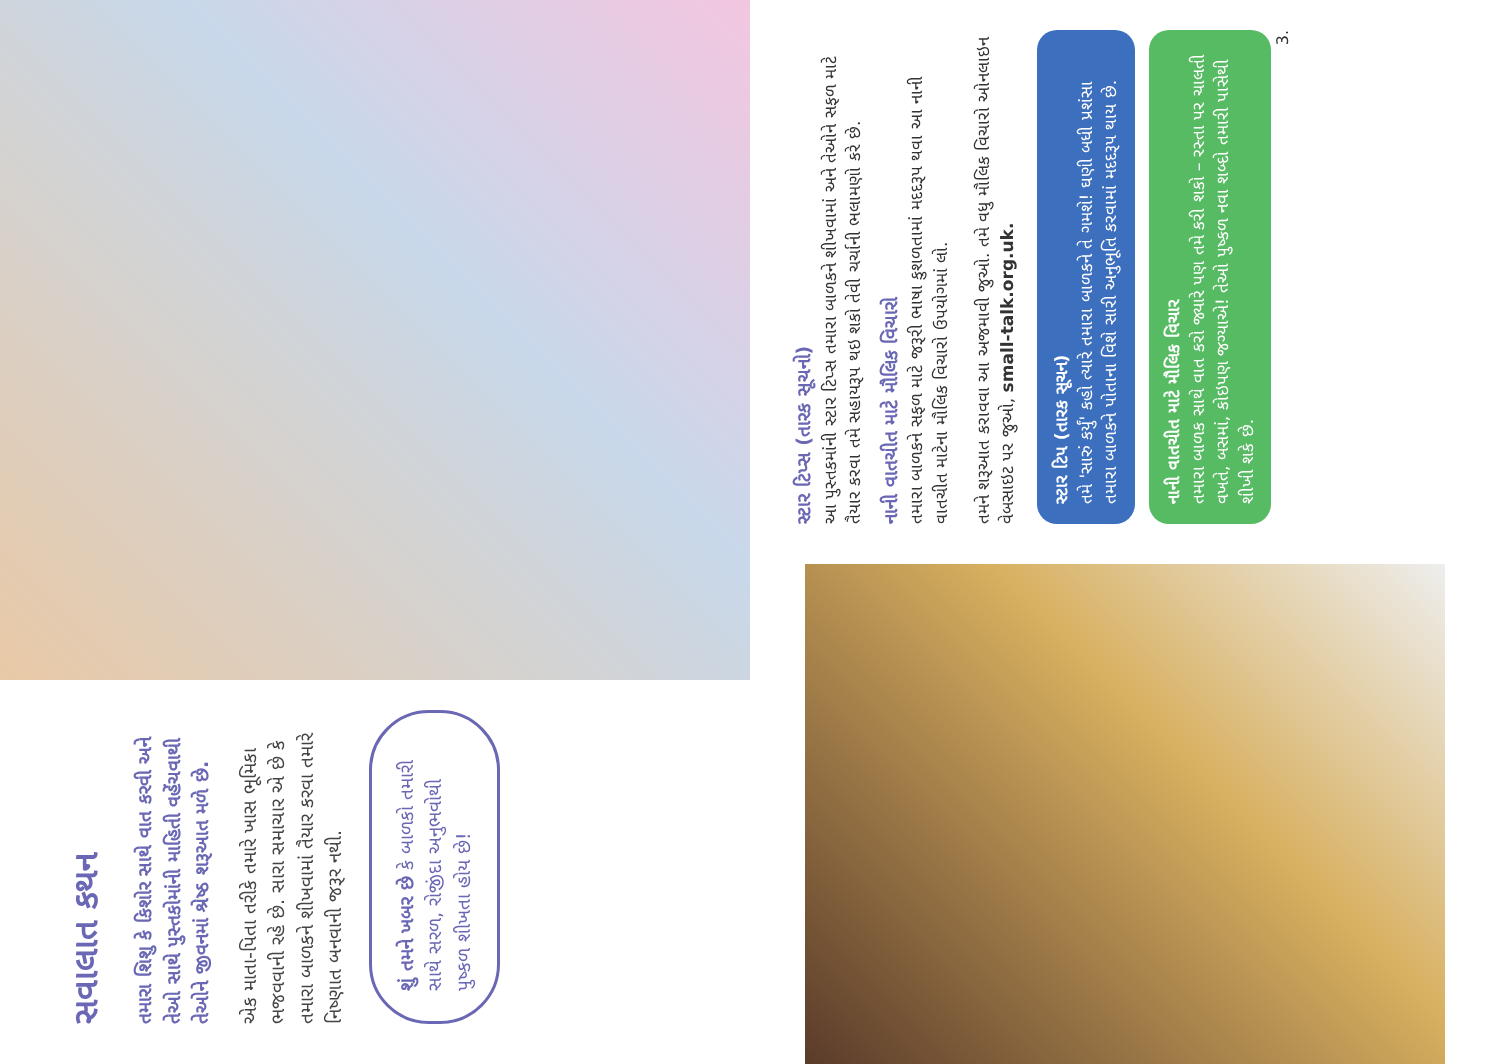સવાલાત કથન
તમારા શિશુ કે કિશોર સાથે વાત કરવી અને તેઓ સાથે પુસ્તકોમાંની માહિતી વહેંચવાથી તેઓને જીવનમાં શ્રેષ્ઠ શરૂઆત મળે છે.
એક માતા-પિતા તરીકે તમારે ખાસ ભૂમિકા ભજવવાની રહે છે. સારા સમાચાર એ છે કે તમારા બાળકને શીખવામાં તૈયાર કરવા તમારે નિષ્ણાત બનવાની જરૂર નથી.
શું તમને ખબર છે કે બાળકો તમારી સાથે સરળ, રોજીંદા અનુભવોથી પુષ્કળ શીખતા હોય છે!
સ્ટાર ટિપ્સ (તારક સૂચનો)
આ પુસ્તકમાંની સ્ટાર ટિપ્સ તમારા બાળકને શીખવામાં અને તેઓને સફળ માટે તૈયાર કરવા તમે સહાયરૂપ થઇ શકો તેવી ચર્ચાની ભલામણો કરે છે.
નાની વાતચીત માટે મૌલિક વિચારો
તમારા બાળકને સફળ માટે જરૂરી ભાષા કુશળતામાં મદદરૂપ થવા આ નાની વાતચીત માટેના મૌલિક વિચારો ઉપયોગમાં લો.
તમને શરૂઆત કરાવવા આ અજમાવી જુઓ. તમે વધુ મૌલિક વિચારો ઓનલાઇન વેબસાઇટ પર જુઓ, small-talk.org.uk.
સ્ટાર ટિપ (તારક સૂચન)
તમે 'સારું કર્યું' કહો ત્યારે તમારા બાળકને તે ગમશે! ઘણી બધી પ્રશંસા તમારા બાળકને પોતાના વિશે સારી અનુભૂતિ કરવામાં મદદરૂપ થાય છે.
નાની વાતચીત માટે મૌલિક વિચાર
તમારા બાળક સાથે વાત કરો જ્યારે પણ તમે કરી શકો – રસ્તા પર ચાલતી વખતે, બસમાં, કોઇપણ જગ્યાએ! તેઓ પુષ્કળ નવા શબ્દો તમારી પાસેથી શીખી શકે છે.
3.